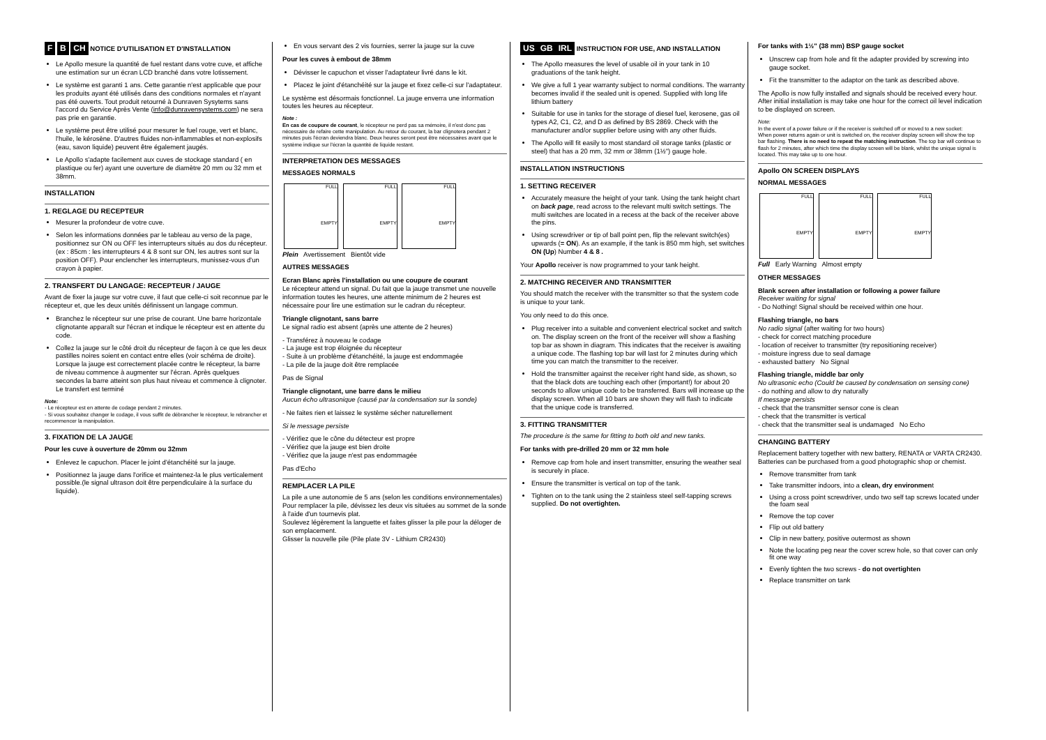F B CH NOTICE D'UTILISATION ET D'INSTALLATION
Le Apollo mesure la quantité de fuel restant dans votre cuve, et affiche une estimation sur un écran LCD branché dans votre lotissement.
Le système est garanti 1 ans. Cette garantie n'est applicable que pour les produits ayant été utilisés dans des conditions normales et n'ayant pas été ouverts. Tout produit retourné à Dunraven Sysytems sans l'accord du Service Après Vente (info@dunravensystems.com) ne sera pas prie en garantie.
Le système peut être utilisé pour mesurer le fuel rouge, vert et blanc, l'huile, le kérosène. D'autres fluides non-inflammables et non-explosifs (eau, savon liquide) peuvent être également jaugés.
Le Apollo s'adapte facilement aux cuves de stockage standard ( en plastique ou fer) ayant une ouverture de diamètre 20 mm ou 32 mm et 38mm.
INSTALLATION
1. REGLAGE DU RECEPTEUR
Mesurer la profondeur de votre cuve.
Selon les informations données par le tableau au verso de la page, positionnez sur ON ou OFF les interrupteurs situés au dos du récepteur. (ex : 85cm : les interrupteurs 4 & 8 sont sur ON, les autres sont sur la position OFF). Pour enclencher les interrupteurs, munissez-vous d'un crayon à papier.
2. TRANSFERT DU LANGAGE: RECEPTEUR / JAUGE
Avant de fixer la jauge sur votre cuve, il faut que celle-ci soit reconnue par le récepteur et, que les deux unités définissent un langage commun.
Branchez le récepteur sur une prise de courant. Une barre horizontale clignotante apparaît sur l'écran et indique le récepteur est en attente du code.
Collez la jauge sur le côté droit du récepteur de façon à ce que les deux pastilles noires soient en contact entre elles (voir schéma de droite). Lorsque la jauge est correctement placée contre le récepteur, la barre de niveau commence à augmenter sur l'écran. Après quelques secondes la barre atteint son plus haut niveau et commence à clignoter. Le transfert est terminé
Note:
- Le récepteur est en attente de codage pendant 2 minutes.
- Si vous souhaitez changer le codage, il vous suffit de débrancher le récepteur, le rebrancher et recommencer la manipulation.
3. FIXATION DE LA JAUGE
Pour les cuve à ouverture de 20mm ou 32mm
Enlevez le capuchon. Placer le joint d'étanchéité sur la jauge.
Positionnez la jauge dans l'orifice et maintenez-la le plus verticalement possible.(le signal ultrason doit être perpendiculaire à la surface du liquide).
En vous servant des 2 vis fournies, serrer la jauge sur la cuve
Pour les cuves à embout de 38mm
Dévisser le capuchon et visser l'adaptateur livré dans le kit.
Placez le joint d'étanchéité sur la jauge et fixez celle-ci sur l'adaptateur.
Le système est désormais fonctionnel. La jauge enverra une information toutes les heures au récepteur.
Note :
En cas de coupure de courant, le récepteur ne perd pas sa mémoire, il n'est donc pas nécessaire de refaire cette manipulation. Au retour du courant, la bar clignotera pendant 2 minutes puis l'écran deviendra blanc. Deux heures seront peut être nécessaires avant que le système indique sur l'écran la quantité de liquide restant.
INTERPRETATION DES MESSAGES
MESSAGES NORMALS
FULL
EMPTY FULL
EMPTY FULL
EMPTY
Plein Avertissement Bientôt vide
AUTRES MESSAGES
Ecran Blanc après l'installation ou une coupure de courant
Le récepteur attend un signal. Du fait que la jauge transmet une nouvelle information toutes les heures, une attente minimum de 2 heures est nécessaire pour lire une estimation sur le cadran du récepteur.
Triangle clignotant, sans barre
Le signal radio est absent (après une attente de 2 heures)
- Transférez à nouveau le codage
- La jauge est trop éloignée du récepteur
- Suite à un problème d'étanchéité, la jauge est endommagée
- La pile de la jauge doit être remplacée
Pas de Signal
Triangle clignotant, une barre dans le milieu
Aucun écho ultrasonique (causé par la condensation sur la sonde)
- Ne faites rien et laissez le système sécher naturellement
Si le message persiste
- Vérifiez que le cône du détecteur est propre
- Vérifiez que la jauge est bien droite
- Vérifiez que la jauge n'est pas endommagée
Pas d'Echo
REMPLACER LA PILE
La pile a une autonomie de 5 ans (selon les conditions environnementales)
Pour remplacer la pile, dévissez les deux vis situées au sommet de la sonde à l'aide d'un tournevis plat.
Soulevez légèrement la languette et faites glisser la pile pour la déloger de son emplacement.
Glisser la nouvelle pile (Pile plate 3V - Lithium CR2430)
US GB IRL INSTRUCTION FOR USE, AND INSTALLATION
The Apollo measures the level of usable oil in your tank in 10 graduations of the tank height.
We give a full 1 year warranty subject to normal conditions. The warranty becomes invalid if the sealed unit is opened. Supplied with long life lithium battery
Suitable for use in tanks for the storage of diesel fuel, kerosene, gas oil types A2, C1, C2, and D as defined by BS 2869. Check with the manufacturer and/or supplier before using with any other fluids.
The Apollo will fit easily to most standard oil storage tanks (plastic or steel) that has a 20 mm, 32 mm or 38mm (1½") gauge hole.
INSTALLATION INSTRUCTIONS
1. SETTING RECEIVER
Accurately measure the height of your tank. Using the tank height chart on back page, read across to the relevant multi switch settings. The multi switches are located in a recess at the back of the receiver above the pins.
Using screwdriver or tip of ball point pen, flip the relevant switch(es) upwards (= ON). As an example, if the tank is 850 mm high, set switches ON (Up) Number 4 & 8 .
Your Apollo receiver is now programmed to your tank height.
2. MATCHING RECEIVER AND TRANSMITTER
You should match the receiver with the transmitter so that the system code is unique to your tank.
You only need to do this once.
Plug receiver into a suitable and convenient electrical socket and switch on. The display screen on the front of the receiver will show a flashing top bar as shown in diagram. This indicates that the receiver is awaiting a unique code. The flashing top bar will last for 2 minutes during which time you can match the transmitter to the receiver.
Hold the transmitter against the receiver right hand side, as shown, so that the black dots are touching each other (important!) for about 20 seconds to allow unique code to be transferred. Bars will increase up the display screen. When all 10 bars are shown they will flash to indicate that the unique code is transferred.
3. FITTING TRANSMITTER
The procedure is the same for fitting to both old and new tanks.
For tanks with pre-drilled 20 mm or 32 mm hole
Remove cap from hole and insert transmitter, ensuring the weather seal is securely in place.
Ensure the transmitter is vertical on top of the tank.
Tighten on to the tank using the 2 stainless steel self-tapping screws supplied. Do not overtighten.
For tanks with 1½" (38 mm) BSP gauge socket
Unscrew cap from hole and fit the adapter provided by screwing into gauge socket.
Fit the transmitter to the adaptor on the tank as described above.
The Apollo is now fully installed and signals should be received every hour. After initial installation is may take one hour for the correct oil level indication to be displayed on screen.
Note:
In the event of a power failure or if the receiver is switched off or moved to a new socket:
When power returns again or unit is switched on, the receiver display screen will show the top bar flashing. There is no need to repeat the matching instruction. The top bar will continue to flash for 2 minutes, after which time the display screen will be blank, whilst the unique signal is located. This may take up to one hour.
Apollo ON SCREEN DISPLAYS
NORMAL MESSAGES
FULL
EMPTY FULL
EMPTY FULL
EMPTY
Full Early Warning Almost empty
OTHER MESSAGES
Blank screen after installation or following a power failure
Receiver waiting for signal
- Do Nothing! Signal should be received within one hour.
Flashing triangle, no bars
No radio signal (after waiting for two hours)
- check for correct matching procedure
- location of receiver to transmitter (try repositioning receiver)
- moisture ingress due to seal damage
- exhausted battery No Signal
Flashing triangle, middle bar only
No ultrasonic echo (Could be caused by condensation on sensing cone)
- do nothing and allow to dry naturally
If message persists
- check that the transmitter sensor cone is clean
- check that the transmitter is vertical
- check that the transmitter seal is undamaged No Echo
CHANGING BATTERY
Replacement battery together with new battery, RENATA or VARTA CR2430. Batteries can be purchased from a good photographic shop or chemist.
Remove transmitter from tank
Take transmitter indoors, into a clean, dry environment
Using a cross point screwdriver, undo two self tap screws located under the foam seal
Remove the top cover
Flip out old battery
Clip in new battery, positive outermost as shown
Note the locating peg near the cover screw hole, so that cover can only fit one way
Evenly tighten the two screws - do not overtighten
Replace transmitter on tank